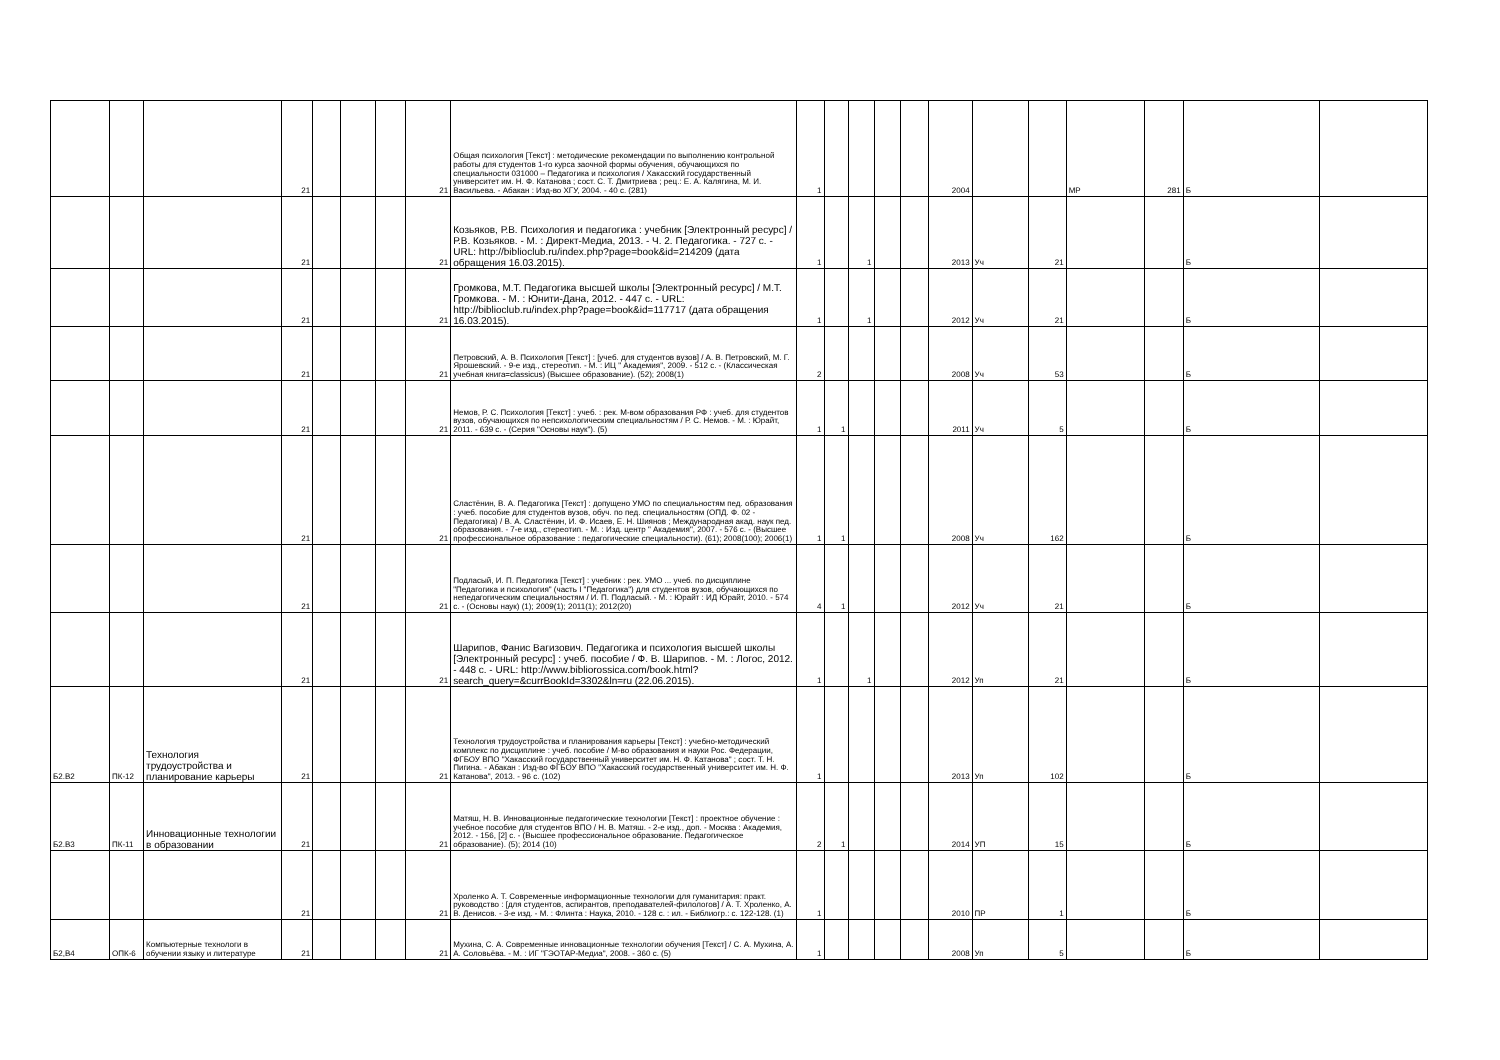| | | | 21 | | | | 21 | Общая психология [Текст] : методические рекомендации по выполнению контрольной работы для студентов 1-го курса заочной формы обучения, обучающихся по специальности 031000 – Педагогика и психология / Хакасский государственный университет им. Н. Ф. Катанова ; сост. С. Т. Дмитриева ; рец.: Е. А. Калягина, М. И. Васильева. - Абакан : Изд-во ХГУ, 2004. - 40 с. (281) | 1 | | | | | 2004 | | | МР | 281 | Б | |
| | | | 21 | | | | 21 | Козьяков, Р.В. Психология и педагогика : учебник [Электронный ресурс] / Р.В. Козьяков. - М. : Директ-Медиа, 2013. - Ч. 2. Педагогика. - 727 с. - URL: http://biblioclub.ru/index.php?page=book&id=214209 (дата обращения 16.03.2015). | 1 | | 1 | | | 2013 | Уч | 21 | | | Б | |
| | | | 21 | | | | 21 | Громкова, М.Т. Педагогика высшей школы [Электронный ресурс] / М.Т. Громкова. - М. : Юнити-Дана, 2012. - 447 с. - URL: http://biblioclub.ru/index.php?page=book&id=117717 (дата обращения 16.03.2015). | 1 | | 1 | | | 2012 | Уч | 21 | | | Б | |
| | | | 21 | | | | 21 | Петровский, А. В. Психология [Текст] : [учеб. для студентов вузов] / А. В. Петровский, М. Г. Ярошевский. - 9-е изд., стереотип. - М. : ИЦ " Академия", 2009. - 512 с. - (Классическая учебная книга=classicus) (Высшее образование). (52); 2008(1) | 2 | | | | | 2008 | Уч | 53 | | | Б | |
| | | | 21 | | | | 21 | Немов, Р. С. Психология [Текст] : учеб. : рек. М-вом образования РФ : учеб. для студентов вузов, обучающихся по непсихологическим специальностям / Р. С. Немов. - М. : Юрайт, 2011. - 639 с. - (Серия "Основы наук"). (5) | 1 | 1 | | | | 2011 | Уч | 5 | | | Б | |
| | | | 21 | | | | 21 | Сластёнин, В. А. Педагогика [Текст] : допущено УМО по специальностям пед. образования : учеб. пособие для студентов вузов, обуч. по пед. специальностям (ОПД. Ф. 02 - Педагогика) / В. А. Сластёнин, И. Ф. Исаев, Е. Н. Шиянов ; Международная акад. наук пед. образования. - 7-е изд., стереотип. - М. : Изд. центр " Академия", 2007. - 576 с. - (Высшее профессиональное образование : педагогические специальности). (61); 2008(100); 2006(1) | 1 | 1 | | | | 2008 | Уч | 162 | | | Б | |
| | | | 21 | | | | 21 | Подласый, И. П. Педагогика [Текст] : учебник : рек. УМО ... учеб. по дисциплине "Педагогика и психология" (часть I "Педагогика") для студентов вузов, обучающихся по непедагогическим специальностям / И. П. Подласый. - М. : Юрайт : ИД Юрайт, 2010. - 574 с. - (Основы наук) (1); 2009(1); 2011(1); 2012(20) | 4 | 1 | | | | 2012 | Уч | 21 | | | Б | |
| | | | 21 | | | | 21 | Шарипов, Фанис Вагизович. Педагогика и психология высшей школы [Электронный ресурс] : учеб. пособие / Ф. В. Шарипов. - М. : Логос, 2012. - 448 с. - URL: http://www.bibliorossica.com/book.html?search_query=&currBookId=3302&ln=ru (22.06.2015). | 1 | | 1 | | | 2012 | Уп | 21 | | | Б | |
| Б2.В2 | ПК-12 | Технология трудоустройства и планирование карьеры | 21 | | | | 21 | Технология трудоустройства и планирования карьеры [Текст] : учебно-методический комплекс по дисциплине : учеб. пособие / М-во образования и науки Рос. Федерации, ФГБОУ ВПО "Хакасский государственный университет им. Н. Ф. Катанова" ; сост. Т. Н. Пигина. - Абакан : Изд-во ФГБОУ ВПО "Хакасский государственный университет им. Н. Ф. Катанова", 2013. - 96 с. (102) | 1 | | | | | 2013 | Уп | 102 | | | Б | |
| Б2.В3 | ПК-11 | Инновационные технологии в образовании | 21 | | | | 21 | Матяш, Н. В. Инновационные педагогические технологии [Текст] : проектное обучение : учебное пособие для студентов ВПО / Н. В. Матяш. - 2-е изд., доп. - Москва : Академия, 2012. - 156, [2] с. - (Высшее профессиональное образование. Педагогическое образование). (5); 2014 (10) | 2 | 1 | | | | 2014 | УП | 15 | | | Б | |
| | | | 21 | | | | 21 | Хроленко А. Т. Современные информационные технологии для гуманитария: практ. руководство : [для студентов, аспирантов, преподавателей-филологов] / А. Т. Хроленко, А. В. Денисов. - 3-е изд. - М. : Флинта : Наука, 2010. - 128 с. : ил. - Библиогр.: с. 122-128. (1) | 1 | | | | | 2010 | ПР | 1 | | | Б | |
| Б2,В4 | ОПК-6 | Компьютерные технологи в обучении языку и литературе | 21 | | | | 21 | Мухина, С. А. Современные инновационные технологии обучения [Текст] / С. А. Мухина, А. А. Соловьёва. - М. : ИГ "ГЭОТАР-Медиа", 2008. - 360 с. (5) | 1 | | | | | 2008 | Уп | 5 | | | Б | |